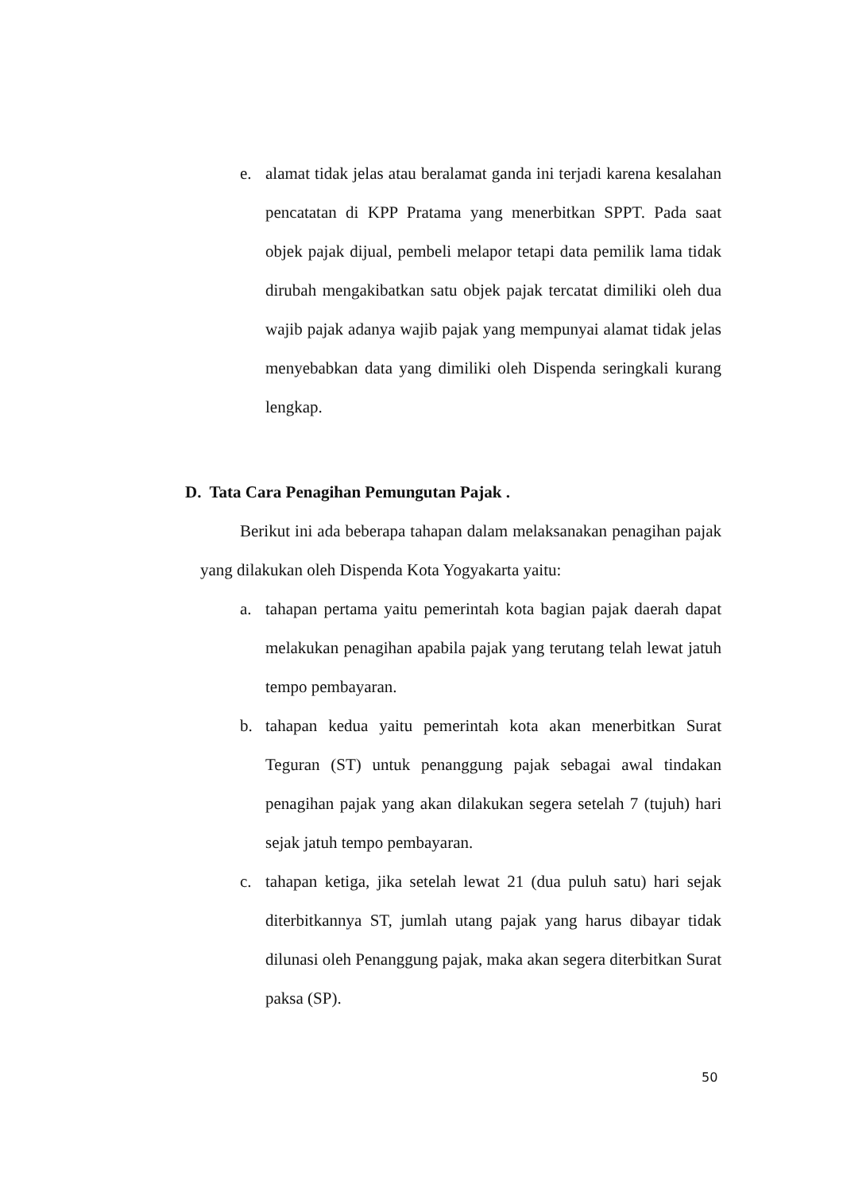e. alamat tidak jelas atau beralamat ganda ini terjadi karena kesalahan pencatatan di KPP Pratama yang menerbitkan SPPT. Pada saat objek pajak dijual, pembeli melapor tetapi data pemilik lama tidak dirubah mengakibatkan satu objek pajak tercatat dimiliki oleh dua wajib pajak adanya wajib pajak yang mempunyai alamat tidak jelas menyebabkan data yang dimiliki oleh Dispenda seringkali kurang lengkap.
D. Tata Cara Penagihan Pemungutan Pajak .
Berikut ini ada beberapa tahapan dalam melaksanakan penagihan pajak yang dilakukan oleh Dispenda Kota Yogyakarta yaitu:
a. tahapan pertama yaitu pemerintah kota bagian pajak daerah dapat melakukan penagihan apabila pajak yang terutang telah lewat jatuh tempo pembayaran.
b. tahapan kedua yaitu pemerintah kota akan menerbitkan Surat Teguran (ST) untuk penanggung pajak sebagai awal tindakan penagihan pajak yang akan dilakukan segera setelah 7 (tujuh) hari sejak jatuh tempo pembayaran.
c. tahapan ketiga, jika setelah lewat 21 (dua puluh satu) hari sejak diterbitkannya ST, jumlah utang pajak yang harus dibayar tidak dilunasi oleh Penanggung pajak, maka akan segera diterbitkan Surat paksa (SP).
50